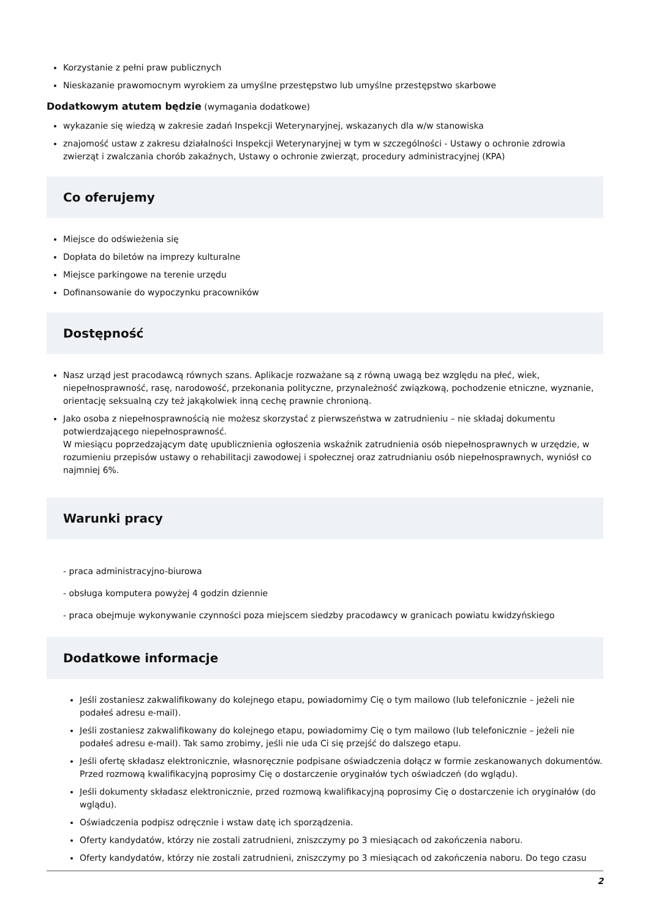Korzystanie z pełni praw publicznych
Nieskazanie prawomocnym wyrokiem za umyślne przestępstwo lub umyślne przestępstwo skarbowe
Dodatkowym atutem będzie (wymagania dodatkowe)
wykazanie się wiedzą w zakresie zadań Inspekcji Weterynaryjnej, wskazanych dla w/w stanowiska
znajomość ustaw z zakresu działalności Inspekcji Weterynaryjnej w tym w szczególności - Ustawy o ochronie zdrowia zwierząt i zwalczania chorób zakaźnych, Ustawy o ochronie zwierząt, procedury administracyjnej (KPA)
Co oferujemy
Miejsce do odświeżenia się
Dopłata do biletów na imprezy kulturalne
Miejsce parkingowe na terenie urzędu
Dofinansowanie do wypoczynku pracowników
Dostępność
Nasz urząd jest pracodawcą równych szans. Aplikacje rozważane są z równą uwagą bez względu na płeć, wiek, niepełnosprawność, rasę, narodowość, przekonania polityczne, przynależność związkową, pochodzenie etniczne, wyznanie, orientację seksualną czy też jakąkolwiek inną cechę prawnie chronioną.
Jako osoba z niepełnosprawnością nie możesz skorzystać z pierwszeństwa w zatrudnieniu – nie składaj dokumentu potwierdzającego niepełnosprawność.
W miesiącu poprzedzającym datę upublicznienia ogłoszenia wskaźnik zatrudnienia osób niepełnosprawnych w urzędzie, w rozumieniu przepisów ustawy o rehabilitacji zawodowej i społecznej oraz zatrudnianiu osób niepełnosprawnych, wyniósł co najmniej 6%.
Warunki pracy
- praca administracyjno-biurowa
- obsługa komputera powyżej 4 godzin dziennie
- praca obejmuje wykonywanie czynności poza miejscem siedzby pracodawcy w granicach powiatu kwidzyńskiego
Dodatkowe informacje
Jeśli zostaniesz zakwalifikowany do kolejnego etapu, powiadomimy Cię o tym mailowo (lub telefonicznie – jeżeli nie podałeś adresu e-mail).
Jeśli zostaniesz zakwalifikowany do kolejnego etapu, powiadomimy Cię o tym mailowo (lub telefonicznie – jeżeli nie podałeś adresu e-mail). Tak samo zrobimy, jeśli nie uda Ci się przejść do dalszego etapu.
Jeśli ofertę składasz elektronicznie, własnoręcznie podpisane oświadczenia dołącz w formie zeskanowanych dokumentów. Przed rozmową kwalifikacyjną poprosimy Cię o dostarczenie oryginałów tych oświadczeń (do wglądu).
Jeśli dokumenty składasz elektronicznie, przed rozmową kwalifikacyjną poprosimy Cię o dostarczenie ich oryginałów (do wglądu).
Oświadczenia podpisz odręcznie i wstaw datę ich sporządzenia.
Oferty kandydatów, którzy nie zostali zatrudnieni, zniszczymy po 3 miesiącach od zakończenia naboru.
Oferty kandydatów, którzy nie zostali zatrudnieni, zniszczymy po 3 miesiącach od zakończenia naboru. Do tego czasu
2